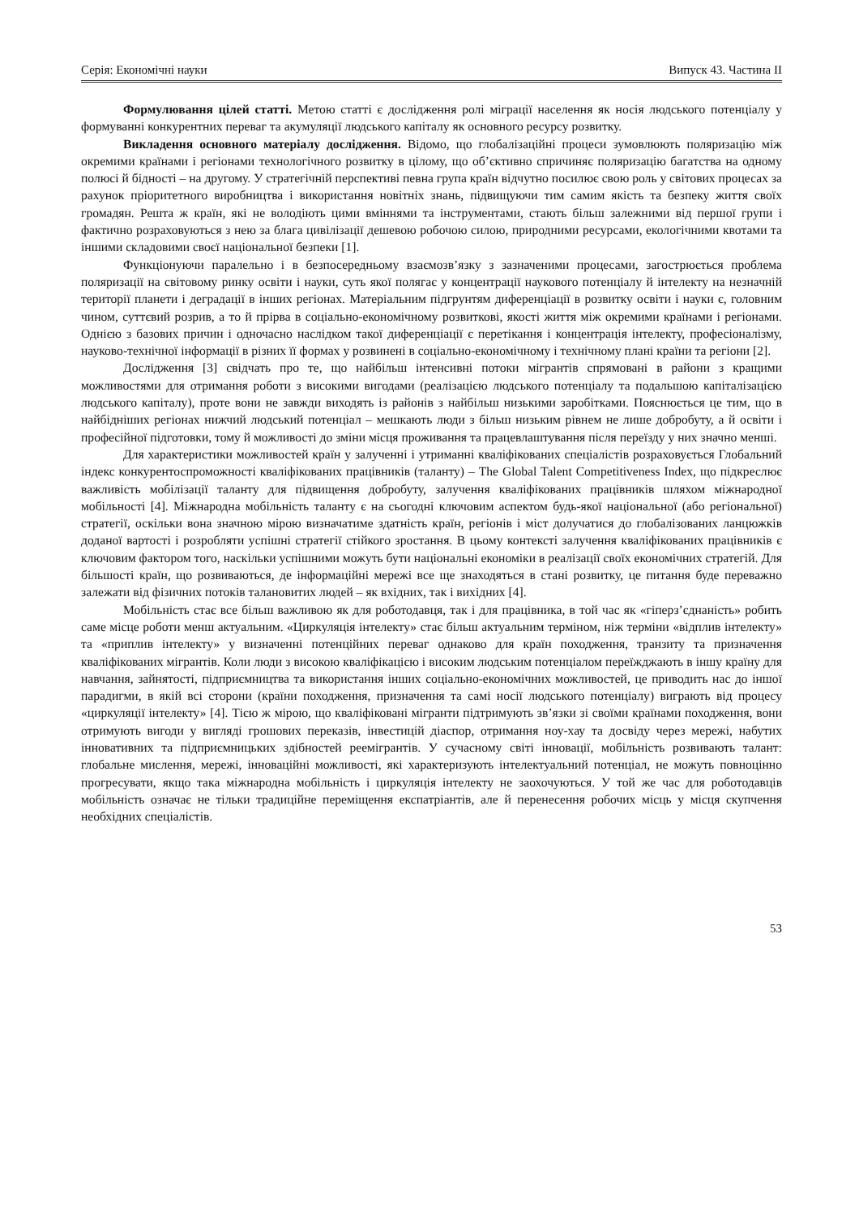Серія: Економічні науки Випуск 43. Частина ІІ
Формулювання цілей статті. Метою статті є дослідження ролі міграції населення як носія людського потенціалу у формуванні конкурентних переваг та акумуляції людського капіталу як основного ресурсу розвитку.
Викладення основного матеріалу дослідження. Відомо, що глобалізаційні процеси зумовлюють поляризацію між окремими країнами і регіонами технологічного розвитку в цілому, що об’єктивно спричиняє поляризацію багатства на одному полюсі й бідності – на другому. У стратегічній перспективі певна група країн відчутно посилює свою роль у світових процесах за рахунок пріоритетного виробництва і використання новітніх знань, підвищуючи тим самим якість та безпеку життя своїх громадян. Решта ж країн, які не володіють цими вміннями та інструментами, стають більш залежними від першої групи і фактично розраховуються з нею за блага цивілізації дешевою робочою силою, природними ресурсами, екологічними квотами та іншими складовими своєї національної безпеки [1].
Функціонуючи паралельно і в безпосередньому взаємозв’язку з зазначеними процесами, загострюється проблема поляризації на світовому ринку освіти і науки, суть якої полягає у концентрації наукового потенціалу й інтелекту на незначній території планети і деградації в інших регіонах. Матеріальним підгрунтям диференціації в розвитку освіти і науки є, головним чином, суттєвий розрив, а то й прірва в соціально-економічному розвиткові, якості життя між окремими країнами і регіонами. Однією з базових причин і одночасно наслідком такої диференціації є перетікання і концентрація інтелекту, професіоналізму, науково-технічної інформації в різних її формах у розвинені в соціально-економічному і технічному плані країни та регіони [2].
Дослідження [3] свідчать про те, що найбільш інтенсивні потоки мігрантів спрямовані в райони з кращими можливостями для отримання роботи з високими вигодами (реалізацією людського потенціалу та подальшою капіталізацією людського капіталу), проте вони не завжди виходять із районів з найбільш низькими заробітками. Пояснюється це тим, що в найбідніших регіонах нижчий людський потенціал – мешкають люди з більш низьким рівнем не лише добробуту, а й освіти і професійної підготовки, тому й можливості до зміни місця проживання та працевлаштування після переїзду у них значно менші.
Для характеристики можливостей країн у залученні і утриманні кваліфікованих спеціалістів розраховується Глобальний індекс конкурентоспроможності кваліфікованих працівників (таланту) – The Global Talent Competitiveness Index, що підкреслює важливість мобілізації таланту для підвищення добробуту, залучення кваліфікованих працівників шляхом міжнародної мобільності [4]. Міжнародна мобільність таланту є на сьогодні ключовим аспектом будь-якої національної (або регіональної) стратегії, оскільки вона значною мірою визначатиме здатність країн, регіонів і міст долучатися до глобалізованих ланцюжків доданої вартості і розробляти успішні стратегії стійкого зростання. В цьому контексті залучення кваліфікованих працівників є ключовим фактором того, наскільки успішними можуть бути національні економіки в реалізації своїх економічних стратегій. Для більшості країн, що розвиваються, де інформаційні мережі все ще знаходяться в стані розвитку, це питання буде переважно залежати від фізичних потоків талановитих людей – як вхідних, так і вихідних [4].
Мобільність стає все більш важливою як для роботодавця, так і для працівника, в той час як «гіперз’єднаність» робить саме місце роботи менш актуальним. «Циркуляція інтелекту» стає більш актуальним терміном, ніж терміни «відплив інтелекту» та «приплив інтелекту» у визначенні потенційних переваг однаково для країн походження, транзиту та призначення кваліфікованих мігрантів. Коли люди з високою кваліфікацією і високим людським потенціалом переїжджають в іншу країну для навчання, зайнятості, підприємництва та використання інших соціально-економічних можливостей, це приводить нас до іншої парадигми, в якій всі сторони (країни походження, призначення та самі носії людського потенціалу) виграють від процесу «циркуляції інтелекту» [4]. Тією ж мірою, що кваліфіковані мігранти підтримують зв’язки зі своїми країнами походження, вони отримують вигоди у вигляді грошових переказів, інвестицій діаспор, отримання ноу-хау та досвіду через мережі, набутих інноватив­них та підприємницьких здібностей реемігрантів. У сучасному світі інновації, мобільність розвивають талант: глобальне мислення, мережі, інноваційні можливості, які характеризують інтелектуальний потенціал, не можуть повноцінно прогресувати, якщо така міжнародна мобільність і циркуляція інтелекту не заохочуються. У той же час для роботодавців мобільність означає не тільки традиційне переміщення експатріантів, але й перенесення робочих місць у місця скупчення необхідних спеціалістів.
53